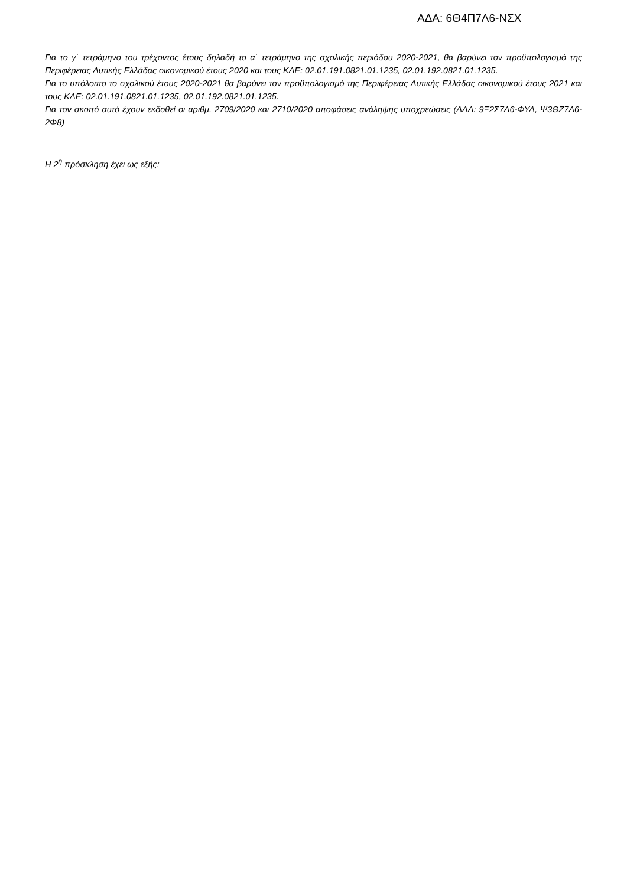ΑΔΑ: 6Θ4Π7Λ6-ΝΣΧ
Για το γ΄ τετράμηνο του τρέχοντος έτους δηλαδή το α΄ τετράμηνο της σχολικής περιόδου 2020-2021, θα βαρύνει τον προϋπολογισμό της Περιφέρειας Δυτικής Ελλάδας οικονομικού έτους 2020 και τους ΚΑΕ: 02.01.191.0821.01.1235, 02.01.192.0821.01.1235.
Για το υπόλοιπο το σχολικού έτους 2020-2021 θα βαρύνει τον προϋπολογισμό της Περιφέρειας Δυτικής Ελλάδας οικονομικού έτους 2021 και τους ΚΑΕ: 02.01.191.0821.01.1235, 02.01.192.0821.01.1235.
Για τον σκοπό αυτό έχουν εκδοθεί οι αριθμ. 2709/2020 και 2710/2020 αποφάσεις ανάληψης υποχρεώσεις (ΑΔΑ: 9Ξ2Σ7Λ6-ΦΥΑ, Ψ3ΘΖ7Λ6-2Φ8)
Η 2<sup>η</sup> πρόσκληση έχει ως εξής: